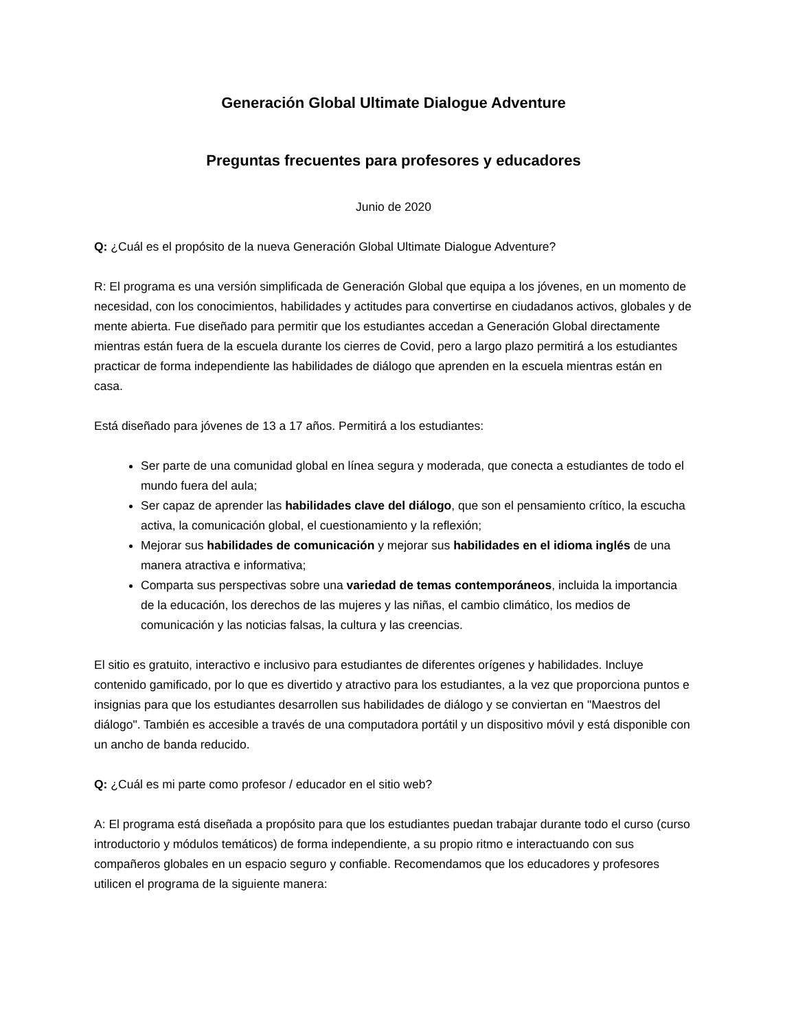Generación Global Ultimate Dialogue Adventure
Preguntas frecuentes para profesores y educadores
Junio de 2020
Q: ¿Cuál es el propósito de la nueva Generación Global Ultimate Dialogue Adventure?
R: El programa es una versión simplificada de Generación Global que equipa a los jóvenes, en un momento de necesidad, con los conocimientos, habilidades y actitudes para convertirse en ciudadanos activos, globales y de mente abierta. Fue diseñado para permitir que los estudiantes accedan a Generación Global directamente mientras están fuera de la escuela durante los cierres de Covid, pero a largo plazo permitirá a los estudiantes practicar de forma independiente las habilidades de diálogo que aprenden en la escuela mientras están en casa.
Está diseñado para jóvenes de 13 a 17 años. Permitirá a los estudiantes:
Ser parte de una comunidad global en línea segura y moderada, que conecta a estudiantes de todo el mundo fuera del aula;
Ser capaz de aprender las habilidades clave del diálogo, que son el pensamiento crítico, la escucha activa, la comunicación global, el cuestionamiento y la reflexión;
Mejorar sus habilidades de comunicación y mejorar sus habilidades en el idioma inglés de una manera atractiva e informativa;
Comparta sus perspectivas sobre una variedad de temas contemporáneos, incluida la importancia de la educación, los derechos de las mujeres y las niñas, el cambio climático, los medios de comunicación y las noticias falsas, la cultura y las creencias.
El sitio es gratuito, interactivo e inclusivo para estudiantes de diferentes orígenes y habilidades. Incluye contenido gamificado, por lo que es divertido y atractivo para los estudiantes, a la vez que proporciona puntos e insignias para que los estudiantes desarrollen sus habilidades de diálogo y se conviertan en "Maestros del diálogo". También es accesible a través de una computadora portátil y un dispositivo móvil y está disponible con un ancho de banda reducido.
Q: ¿Cuál es mi parte como profesor / educador en el sitio web?
A: El programa está diseñada a propósito para que los estudiantes puedan trabajar durante todo el curso (curso introductorio y módulos temáticos) de forma independiente, a su propio ritmo e interactuando con sus compañeros globales en un espacio seguro y confiable. Recomendamos que los educadores y profesores utilicen el programa de la siguiente manera: